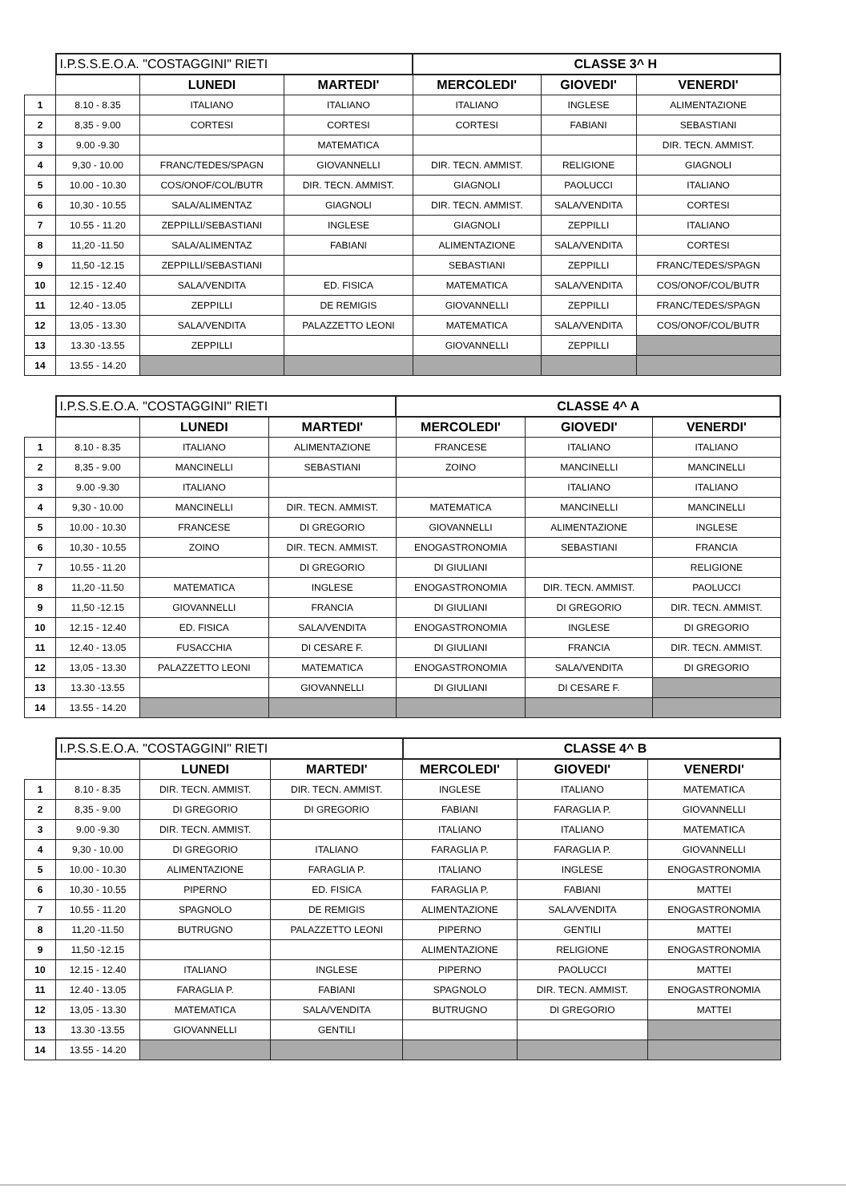| | I.P.S.S.E.O.A. "COSTAGGINI" RIETI | | | CLASSE 3^ H | | |
| | | LUNEDI | MARTEDI' | MERCOLEDI' | GIOVEDI' | VENERDI' |
| 1 | 8.10 - 8.35 | ITALIANO | ITALIANO | ITALIANO | INGLESE | ALIMENTAZIONE |
| 2 | 8,35 - 9.00 | CORTESI | CORTESI | CORTESI | FABIANI | SEBASTIANI |
| 3 | 9.00 -9.30 | | MATEMATICA | | | DIR. TECN. AMMIST. |
| 4 | 9,30 - 10.00 | FRANC/TEDES/SPAGN | GIOVANNELLI | DIR. TECN. AMMIST. | RELIGIONE | GIAGNOLI |
| 5 | 10.00 - 10.30 | COS/ONOF/COL/BUTR | DIR. TECN. AMMIST. | GIAGNOLI | PAOLUCCI | ITALIANO |
| 6 | 10,30 - 10.55 | SALA/ALIMENTAZ | GIAGNOLI | DIR. TECN. AMMIST. | SALA/VENDITA | CORTESI |
| 7 | 10.55 - 11.20 | ZEPPILLI/SEBASTIANI | INGLESE | GIAGNOLI | ZEPPILLI | ITALIANO |
| 8 | 11,20 -11.50 | SALA/ALIMENTAZ | FABIANI | ALIMENTAZIONE | SALA/VENDITA | CORTESI |
| 9 | 11,50 -12.15 | ZEPPILLI/SEBASTIANI | | SEBASTIANI | ZEPPILLI | FRANC/TEDES/SPAGN |
| 10 | 12.15 - 12.40 | SALA/VENDITA | ED. FISICA | MATEMATICA | SALA/VENDITA | COS/ONOF/COL/BUTR |
| 11 | 12.40 - 13.05 | ZEPPILLI | DE REMIGIS | GIOVANNELLI | ZEPPILLI | FRANC/TEDES/SPAGN |
| 12 | 13,05 - 13.30 | SALA/VENDITA | PALAZZETTO LEONI | MATEMATICA | SALA/VENDITA | COS/ONOF/COL/BUTR |
| 13 | 13.30 -13.55 | ZEPPILLI | | GIOVANNELLI | ZEPPILLI | |
| 14 | 13.55 - 14.20 | | | | | |
| | I.P.S.S.E.O.A. "COSTAGGINI" RIETI | | | CLASSE 4^ A | | |
| | | LUNEDI | MARTEDI' | MERCOLEDI' | GIOVEDI' | VENERDI' |
| 1 | 8.10 - 8.35 | ITALIANO | ALIMENTAZIONE | FRANCESE | ITALIANO | ITALIANO |
| 2 | 8,35 - 9.00 | MANCINELLI | SEBASTIANI | ZOINO | MANCINELLI | MANCINELLI |
| 3 | 9.00 -9.30 | ITALIANO | | | ITALIANO | ITALIANO |
| 4 | 9,30 - 10.00 | MANCINELLI | DIR. TECN. AMMIST. | MATEMATICA | MANCINELLI | MANCINELLI |
| 5 | 10.00 - 10.30 | FRANCESE | DI GREGORIO | GIOVANNELLI | ALIMENTAZIONE | INGLESE |
| 6 | 10,30 - 10.55 | ZOINO | DIR. TECN. AMMIST. | ENOGASTRONOMIA | SEBASTIANI | FRANCIA |
| 7 | 10.55 - 11.20 | | DI GREGORIO | DI GIULIANI | | RELIGIONE |
| 8 | 11,20 -11.50 | MATEMATICA | INGLESE | ENOGASTRONOMIA | DIR. TECN. AMMIST. | PAOLUCCI |
| 9 | 11,50 -12.15 | GIOVANNELLI | FRANCIA | DI GIULIANI | DI GREGORIO | DIR. TECN. AMMIST. |
| 10 | 12.15 - 12.40 | ED. FISICA | SALA/VENDITA | ENOGASTRONOMIA | INGLESE | DI GREGORIO |
| 11 | 12.40 - 13.05 | FUSACCHIA | DI CESARE F. | DI GIULIANI | FRANCIA | DIR. TECN. AMMIST. |
| 12 | 13,05 - 13.30 | PALAZZETTO LEONI | MATEMATICA | ENOGASTRONOMIA | SALA/VENDITA | DI GREGORIO |
| 13 | 13.30 -13.55 | | GIOVANNELLI | DI GIULIANI | DI CESARE F. | |
| 14 | 13.55 - 14.20 | | | | | |
| | I.P.S.S.E.O.A. "COSTAGGINI" RIETI | | | CLASSE 4^ B | | |
| | | LUNEDI | MARTEDI' | MERCOLEDI' | GIOVEDI' | VENERDI' |
| 1 | 8.10 - 8.35 | DIR. TECN. AMMIST. | DIR. TECN. AMMIST. | INGLESE | ITALIANO | MATEMATICA |
| 2 | 8,35 - 9.00 | DI GREGORIO | DI GREGORIO | FABIANI | FARAGLIA P. | GIOVANNELLI |
| 3 | 9.00 -9.30 | DIR. TECN. AMMIST. | | ITALIANO | ITALIANO | MATEMATICA |
| 4 | 9,30 - 10.00 | DI GREGORIO | ITALIANO | FARAGLIA P. | FARAGLIA P. | GIOVANNELLI |
| 5 | 10.00 - 10.30 | ALIMENTAZIONE | FARAGLIA P. | ITALIANO | INGLESE | ENOGASTRONOMIA |
| 6 | 10,30 - 10.55 | PIPERNO | ED. FISICA | FARAGLIA P. | FABIANI | MATTEI |
| 7 | 10.55 - 11.20 | SPAGNOLO | DE REMIGIS | ALIMENTAZIONE | SALA/VENDITA | ENOGASTRONOMIA |
| 8 | 11,20 -11.50 | BUTRUGNO | PALAZZETTO LEONI | PIPERNO | GENTILI | MATTEI |
| 9 | 11,50 -12.15 | | | ALIMENTAZIONE | RELIGIONE | ENOGASTRONOMIA |
| 10 | 12.15 - 12.40 | ITALIANO | INGLESE | PIPERNO | PAOLUCCI | MATTEI |
| 11 | 12.40 - 13.05 | FARAGLIA P. | FABIANI | SPAGNOLO | DIR. TECN. AMMIST. | ENOGASTRONOMIA |
| 12 | 13,05 - 13.30 | MATEMATICA | SALA/VENDITA | BUTRUGNO | DI GREGORIO | MATTEI |
| 13 | 13.30 -13.55 | GIOVANNELLI | GENTILI | | | |
| 14 | 13.55 - 14.20 | | | | | |